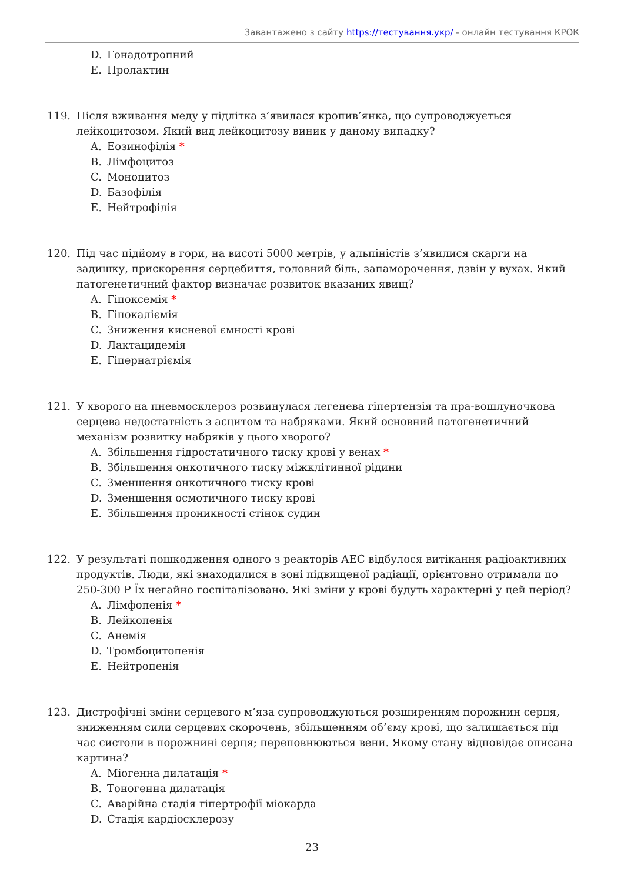Завантажено з сайту https://тестування.укр/ - онлайн тестування КРОК
D. Гонадотропний
E. Пролактин
119. Після вживання меду у підлітка з’явилася кропив’янка, що супроводжується лейкоцитозом. Який вид лейкоцитозу виник у даному випадку?
A. Еозинофілія *
B. Лімфоцитоз
C. Моноцитоз
D. Базофілія
E. Нейтрофілія
120. Під час підйому в гори, на висоті 5000 метрів, у альпіністів з’явилися скарги на задишку, прискорення серцебиття, головний біль, запаморочення, дзвін у вухах. Який патогенетичний фактор визначає розвиток вказаних явищ?
A. Гіпоксемія *
B. Гіпокаліємія
C. Зниження кисневої ємності крові
D. Лактацидемія
E. Гіпернатріємія
121. У хворого на пневмосклероз розвинулася легенева гіпертензія та пра-вошлуночкова серцева недостатність з асцитом та набряками. Який основний патогенетичний механізм розвитку набряків у цього хворого?
A. Збільшення гідростатичного тиску крові у венах *
B. Збільшення онкотичного тиску міжклітинної рідини
C. Зменшення онкотичного тиску крові
D. Зменшення осмотичного тиску крові
E. Збільшення проникності стінок судин
122. У результаті пошкодження одного з реакторів АЕС відбулося витікання радіоактивних продуктів. Люди, які знаходилися в зоні підвищеної радіації, орієнтовно отримали по 250-300 Р Їх негайно госпіталізовано. Які зміни у крові будуть характерні у цей період?
A. Лімфопенія *
B. Лейкопенія
C. Анемія
D. Тромбоцитопенія
E. Нейтропенія
123. Дистрофічні зміни серцевого м’яза супроводжуються розширенням порожнин серця, зниженням сили серцевих скорочень, збільшенням об’єму крові, що залишається під час систоли в порожнині серця; переповнюються вени. Якому стану відповідає описана картина?
A. Міогенна дилатація *
B. Тоногенна дилатація
C. Аварійна стадія гіпертрофії міокарда
D. Стадія кардіосклерозу
23